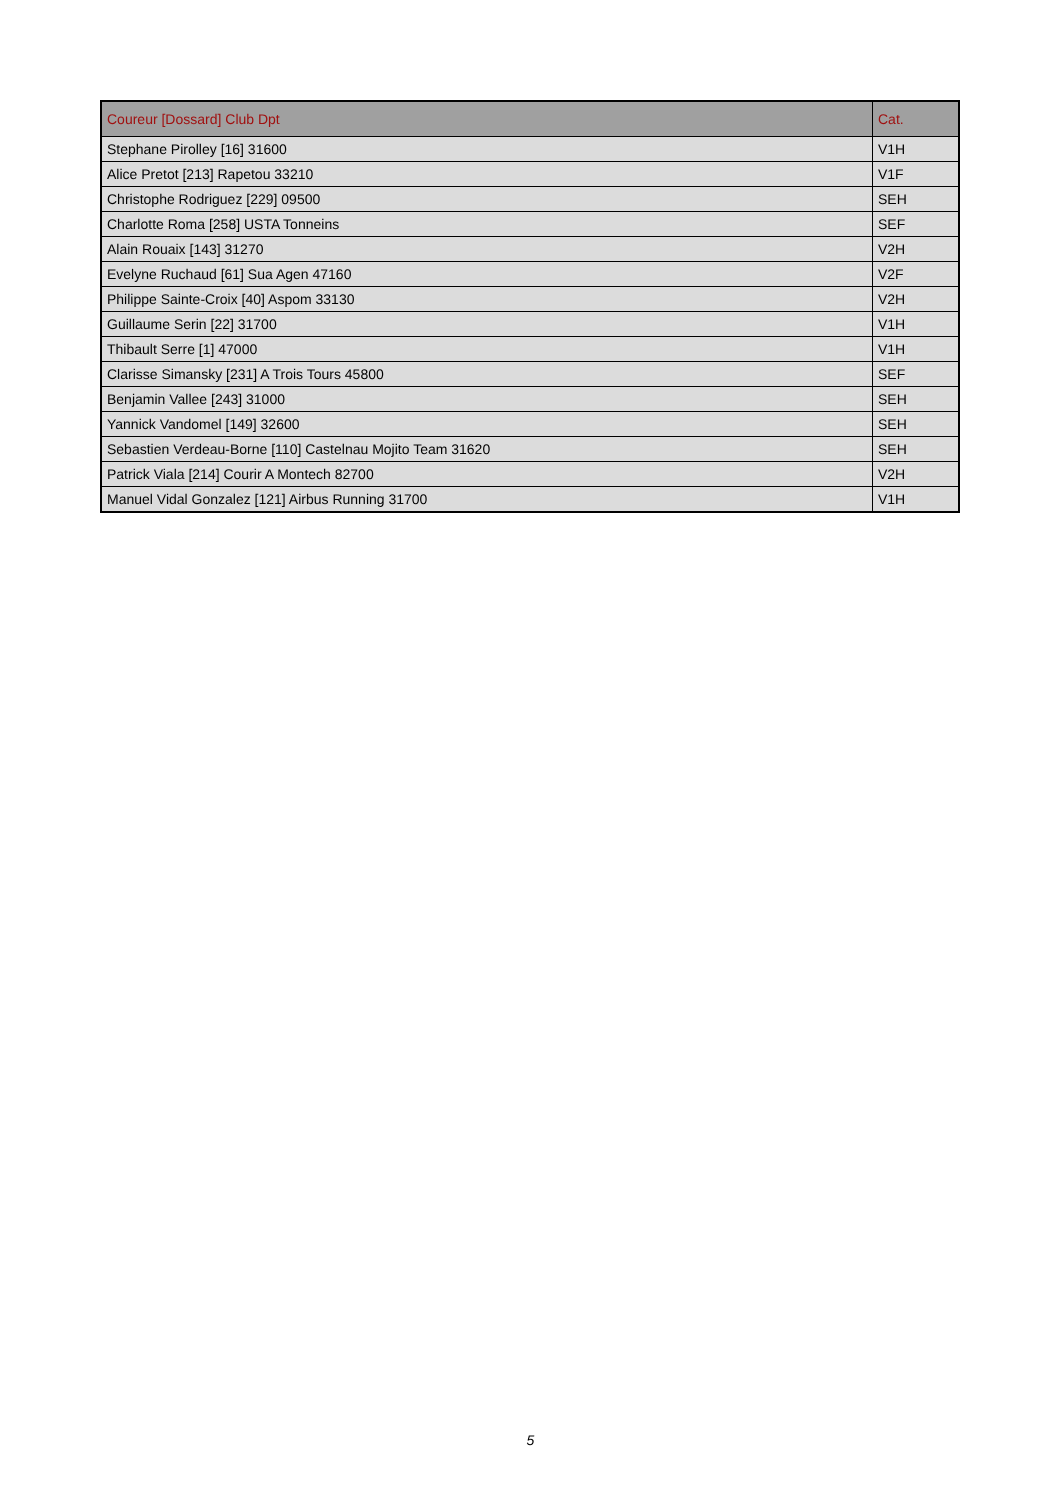| Coureur [Dossard] Club Dpt | Cat. |
| --- | --- |
| Stephane Pirolley [16] 31600 | V1H |
| Alice Pretot [213] Rapetou 33210 | V1F |
| Christophe Rodriguez [229] 09500 | SEH |
| Charlotte Roma [258] USTA Tonneins | SEF |
| Alain Rouaix [143] 31270 | V2H |
| Evelyne Ruchaud [61] Sua Agen 47160 | V2F |
| Philippe Sainte-Croix [40] Aspom 33130 | V2H |
| Guillaume Serin [22] 31700 | V1H |
| Thibault Serre [1] 47000 | V1H |
| Clarisse Simansky [231] A Trois Tours 45800 | SEF |
| Benjamin Vallee [243] 31000 | SEH |
| Yannick Vandomel [149] 32600 | SEH |
| Sebastien Verdeau-Borne [110] Castelnau Mojito Team 31620 | SEH |
| Patrick Viala [214] Courir A Montech 82700 | V2H |
| Manuel Vidal Gonzalez [121] Airbus Running 31700 | V1H |
5